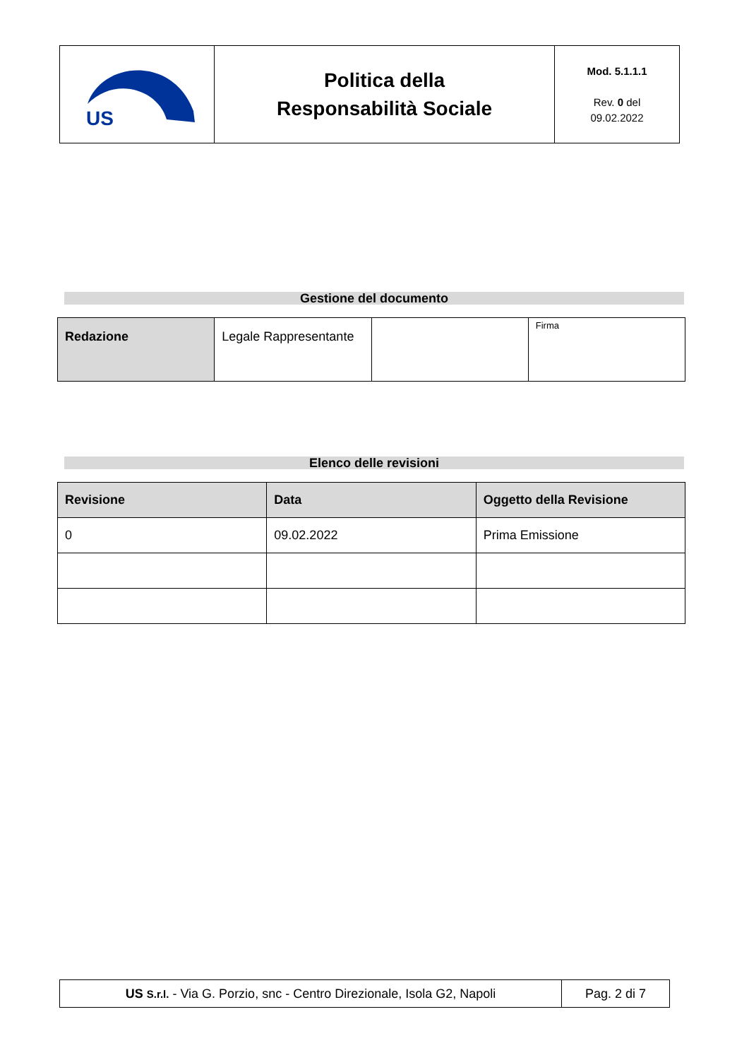| US | Politica della Responsabilità Sociale | Mod. 5.1.1.1 Rev. 0 del 09.02.2022 |
Gestione del documento
| Redazione | Legale Rappresentante | | Firma |
Elenco delle revisioni
| Revisione | Data | Oggetto della Revisione |
| --- | --- | --- |
| 0 | 09.02.2022 | Prima Emissione |
| US S.r.l. - Via G. Porzio, snc - Centro Direzionale, Isola G2, Napoli | Pag. 2 di 7 |